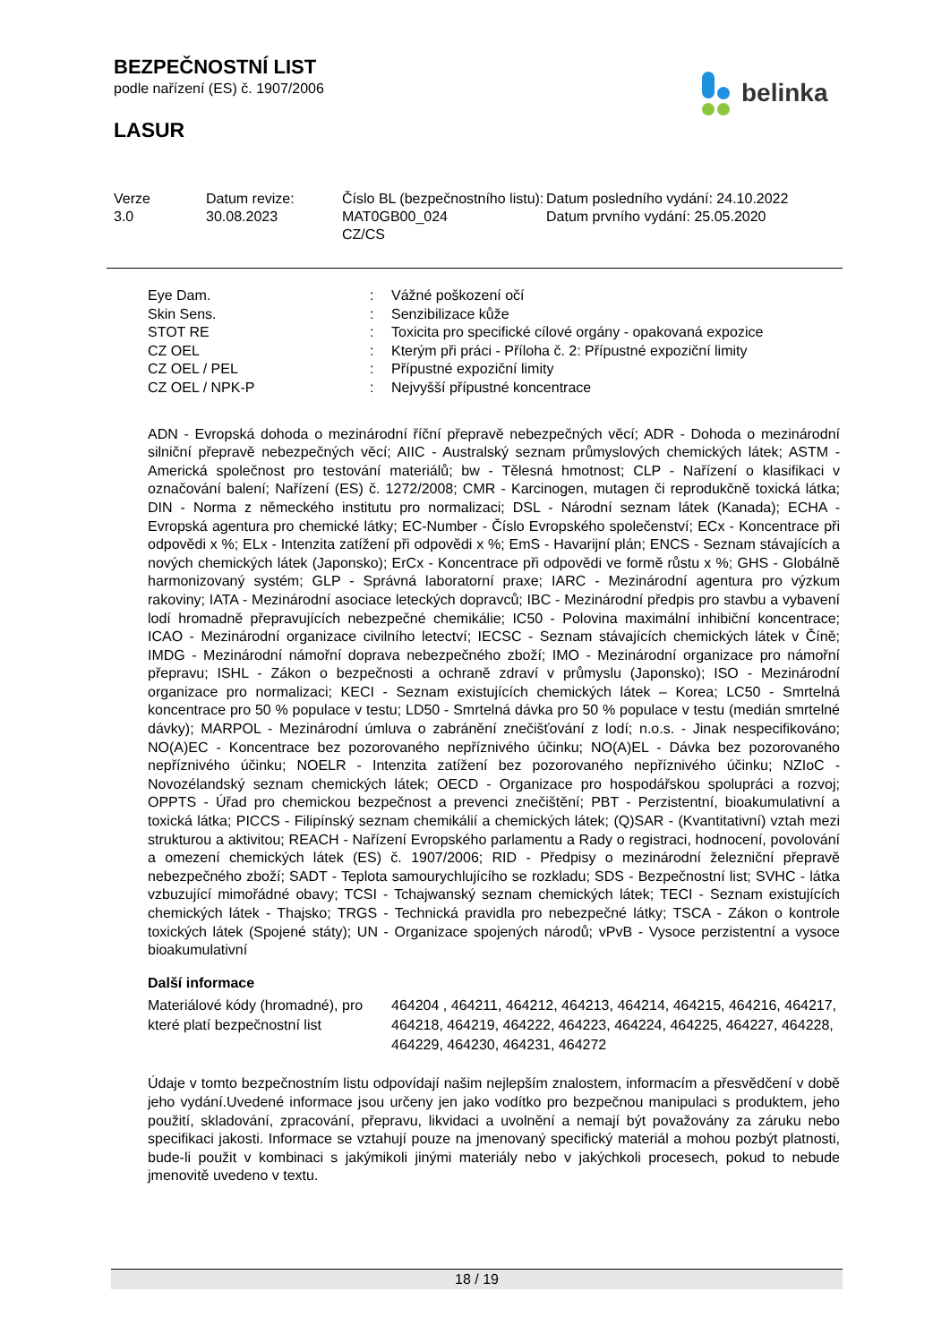BEZPEČNOSTNÍ LIST
podle nařízení (ES) č. 1907/2006
LASUR
belinka
| Verze 3.0 | Datum revize: 30.08.2023 | Číslo BL (bezpečnostního listu): MAT0GB00_024 CZ/CS | Datum posledního vydání: 24.10.2022 Datum prvního vydání: 25.05.2020 |
| Eye Dam. | : | Vážné poškození očí |
| Skin Sens. | : | Senzibilizace kůže |
| STOT RE | : | Toxicita pro specifické cílové orgány - opakovaná expozice |
| CZ OEL | : | Kterým při práci - Příloha č. 2: Přípustné expoziční limity |
| CZ OEL / PEL | : | Přípustné expoziční limity |
| CZ OEL / NPK-P | : | Nejvyšší přípustné koncentrace |
ADN - Evropská dohoda o mezinárodní říční přepravě nebezpečných věcí; ADR - Dohoda o mezinárodní silniční přepravě nebezpečných věcí; AIIC - Australský seznam průmyslových chemických látek; ASTM - Americká společnost pro testování materiálů; bw - Tělesná hmotnost; CLP - Nařízení o klasifikaci v označování balení; Nařízení (ES) č. 1272/2008; CMR - Karcinogen, mutagen či reprodukčně toxická látka; DIN - Norma z německého institutu pro normalizaci; DSL - Národní seznam látek (Kanada); ECHA - Evropská agentura pro chemické látky; EC-Number - Číslo Evropského společenství; ECx - Koncentrace při odpovědi x %; ELx - Intenzita zatížení při odpovědi x %; EmS - Havarijní plán; ENCS - Seznam stávajících a nových chemických látek (Japonsko); ErCx - Koncentrace při odpovědi ve formě růstu x %; GHS - Globálně harmonizovaný systém; GLP - Správná laboratorní praxe; IARC - Mezinárodní agentura pro výzkum rakoviny; IATA - Mezinárodní asociace leteckých dopravců; IBC - Mezinárodní předpis pro stavbu a vybavení lodí hromadně přepravujících nebezpečné chemikálie; IC50 - Polovina maximální inhibiční koncentrace; ICAO - Mezinárodní organizace civilního letectví; IECSC - Seznam stávajících chemických látek v Číně; IMDG - Mezinárodní námořní doprava nebezpečného zboží; IMO - Mezinárodní organizace pro námořní přepravu; ISHL - Zákon o bezpečnosti a ochraně zdraví v průmyslu (Japonsko); ISO - Mezinárodní organizace pro normalizaci; KECI - Seznam existujících chemických látek – Korea; LC50 - Smrtelná koncentrace pro 50 % populace v testu; LD50 - Smrtelná dávka pro 50 % populace v testu (medián smrtelné dávky); MARPOL - Mezinárodní úmluva o zabránění znečišťování z lodí; n.o.s. - Jinak nespecifikováno; NO(A)EC - Koncentrace bez pozorovaného nepříznivého účinku; NO(A)EL - Dávka bez pozorovaného nepříznivého účinku; NOELR - Intenzita zatížení bez pozorovaného nepříznivého účinku; NZIoC - Novozélandský seznam chemických látek; OECD - Organizace pro hospodářskou spolupráci a rozvoj; OPPTS - Úřad pro chemickou bezpečnost a prevenci znečištění; PBT - Perzistentní, bioakumulativní a toxická látka; PICCS - Filipínský seznam chemikálií a chemických látek; (Q)SAR - (Kvantitativní) vztah mezi strukturou a aktivitou; REACH - Nařízení Evropského parlamentu a Rady o registraci, hodnocení, povolování a omezení chemických látek (ES) č. 1907/2006; RID - Předpisy o mezinárodní železniční přepravě nebezpečného zboží; SADT - Teplota samourychlujícího se rozkladu; SDS - Bezpečnostní list; SVHC - látka vzbuzující mimořádné obavy; TCSI - Tchajwanský seznam chemických látek; TECI - Seznam existujících chemických látek - Thajsko; TRGS - Technická pravidla pro nebezpečné látky; TSCA - Zákon o kontrole toxických látek (Spojené státy); UN - Organizace spojených národů; vPvB - Vysoce perzistentní a vysoce bioakumulativní
Další informace
| Materiálové kódy (hromadné), pro které platí bezpečnostní list | 464204 , 464211, 464212, 464213, 464214, 464215, 464216, 464217, 464218, 464219, 464222, 464223, 464224, 464225, 464227, 464228, 464229, 464230, 464231, 464272 |
Údaje v tomto bezpečnostním listu odpovídají našim nejlepším znalostem, informacím a přesvědčení v době jeho vydání.Uvedené informace jsou určeny jen jako vodítko pro bezpečnou manipulaci s produktem, jeho použití, skladování, zpracování, přepravu, likvidaci a uvolnění a nemají být považovány za záruku nebo specifikaci jakosti. Informace se vztahují pouze na jmenovaný specifický materiál a mohou pozbýt platnosti, bude-li použit v kombinaci s jakýmikoli jinými materiály nebo v jakýchkoli procesech, pokud to nebude jmenovitě uvedeno v textu.
18 / 19